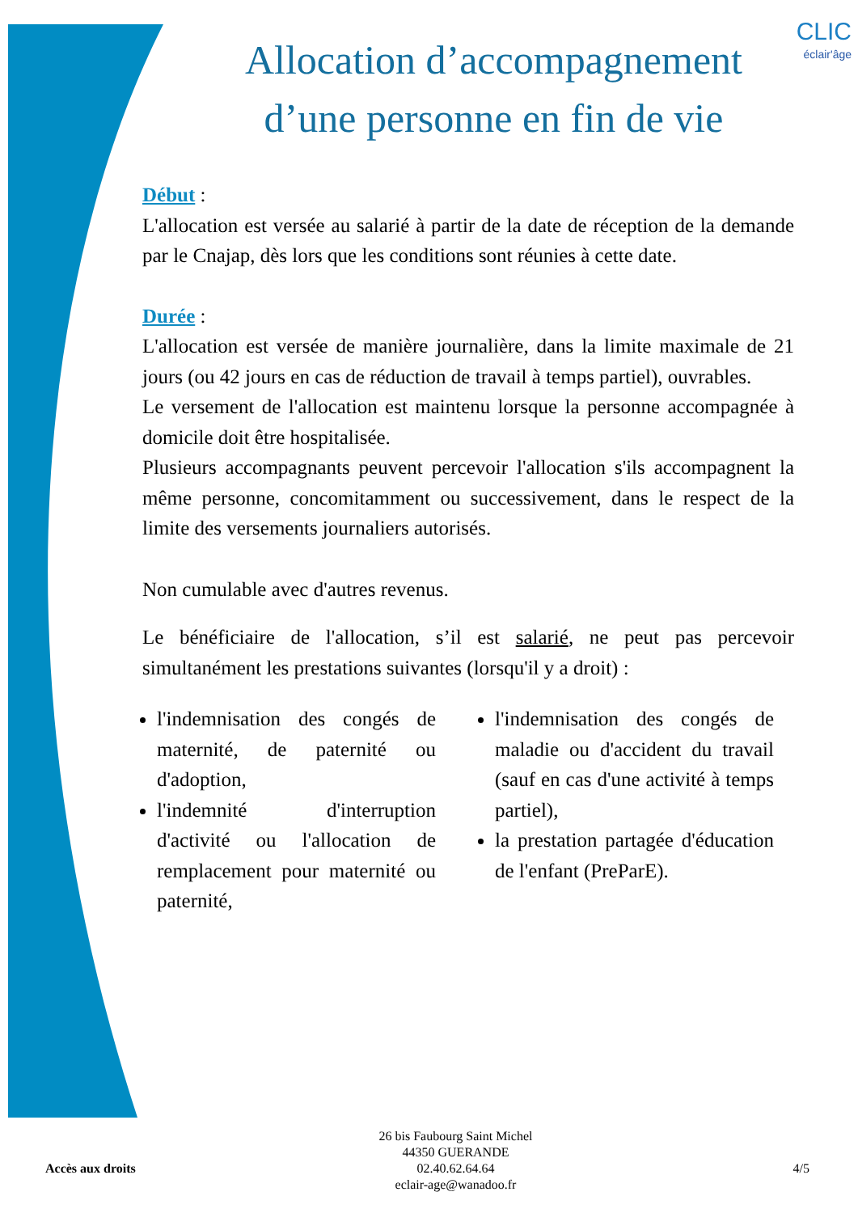CLIC
éclair'âge
Allocation d’accompagnement d’une personne en fin de vie
Début :
L'allocation est versée au salarié à partir de la date de réception de la demande par le Cnajap, dès lors que les conditions sont réunies à cette date.
Durée :
L'allocation est versée de manière journalière, dans la limite maximale de 21 jours (ou 42 jours en cas de réduction de travail à temps partiel), ouvrables.
Le versement de l'allocation est maintenu lorsque la personne accompagnée à domicile doit être hospitalisée.
Plusieurs accompagnants peuvent percevoir l'allocation s'ils accompagnent la même personne, concomitamment ou successivement, dans le respect de la limite des versements journaliers autorisés.
Non cumulable avec d'autres revenus.
Le bénéficiaire de l'allocation, s’il est salarié, ne peut pas percevoir simultanément les prestations suivantes (lorsqu'il y a droit) :
l'indemnisation des congés de maternité, de paternité ou d'adoption,
l'indemnité d'interruption d'activité ou l'allocation de remplacement pour maternité ou paternité,
l'indemnisation des congés de maladie ou d'accident du travail (sauf en cas d'une activité à temps partiel),
la prestation partagée d'éducation de l'enfant (PreParE).
26 bis Faubourg Saint Michel
44350 GUERANDE
02.40.62.64.64
eclair-age@wanadoo.fr
Accès aux droits 4/5